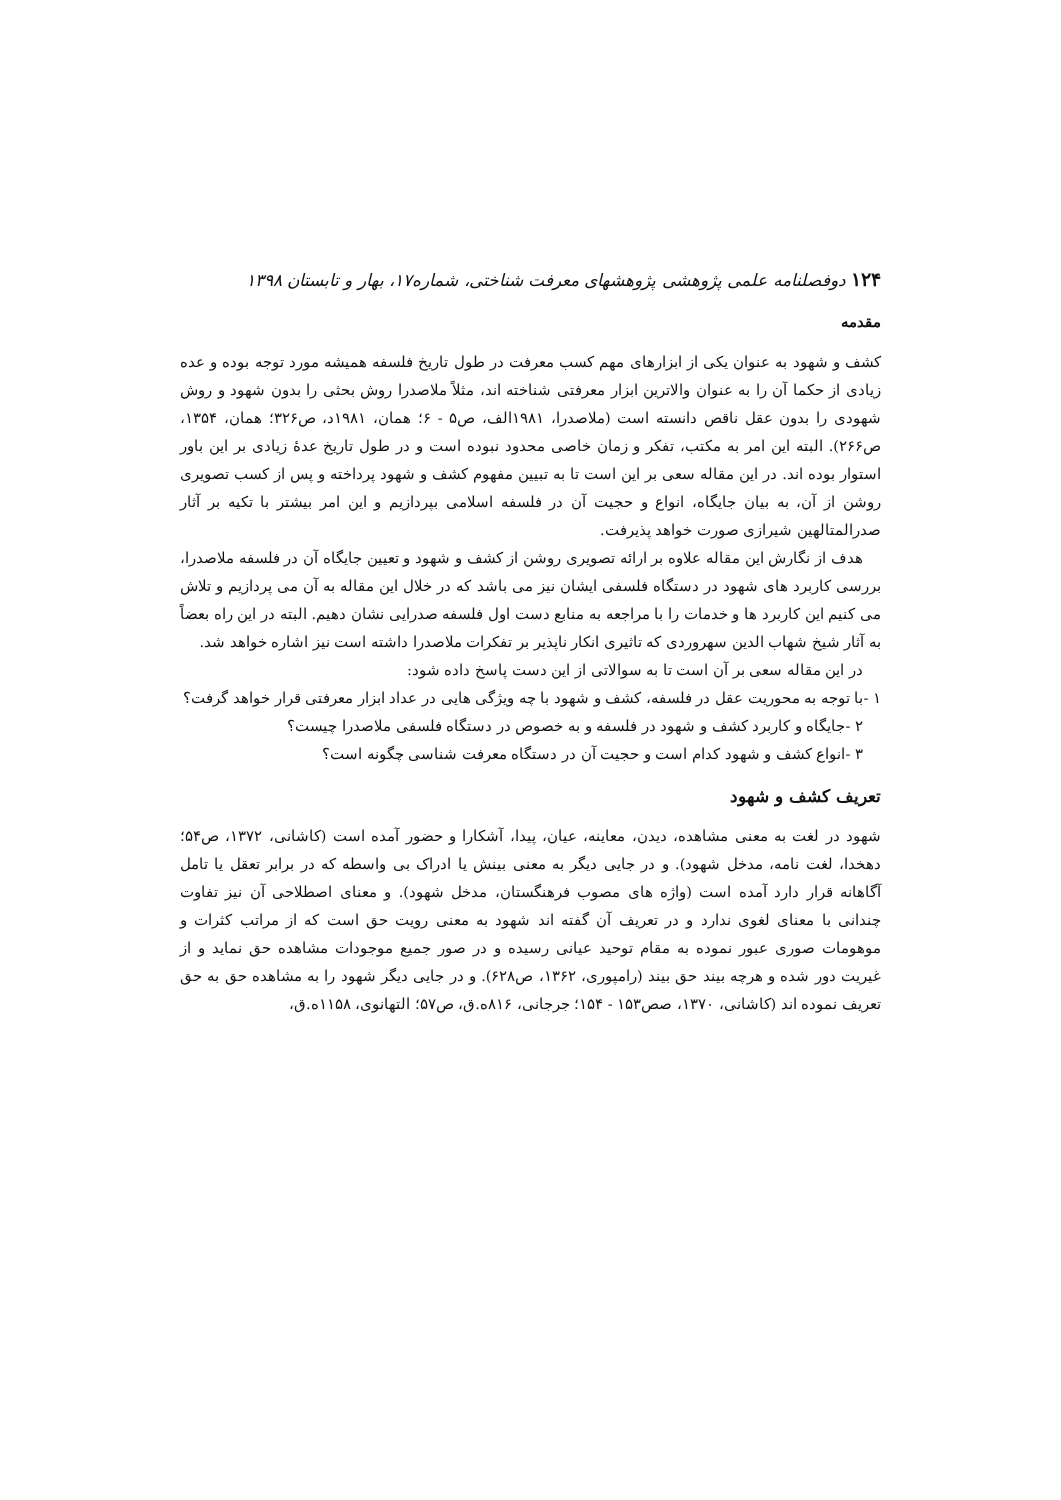۱۲۴ دوفصلنامه علمی پژوهشی پژوهشهای معرفت شناختی، شماره۱۷، بهار و تابستان ۱۳۹۸
مقدمه
کشف و شهود به عنوان یکی از ابزارهای مهم کسب معرفت در طول تاریخ فلسفه همیشه مورد توجه بوده و عده زیادی از حکما آن را به عنوان والاترین ابزار معرفتی شناخته اند، مثلاً ملاصدرا روش بحثی را بدون شهود و روش شهودی را بدون عقل ناقص دانسته است (ملاصدرا، ۱۹۸۱الف، ص۵ - ۶؛ همان، ۱۹۸۱د، ص۳۲۶؛ همان، ۱۳۵۴، ص۲۶۶). البته این امر به مکتب، تفکر و زمان خاصی محدود نبوده است و در طول تاریخ عدهٔ زیادی بر این باور استوار بوده اند. در این مقاله سعی بر این است تا به تبیین مفهوم کشف و شهود پرداخته و پس از کسب تصویری روشن از آن، به بیان جایگاه، انواع و حجیت آن در فلسفه اسلامی بپردازیم و این امر بیشتر با تکیه بر آثار صدرالمتالهین شیرازی صورت خواهد پذیرفت.
هدف از نگارش این مقاله علاوه بر ارائه تصویری روشن از کشف و شهود و تعیین جایگاه آن در فلسفه ملاصدرا، بررسی کاربرد های شهود در دستگاه فلسفی ایشان نیز می باشد که در خلال این مقاله به آن می پردازیم و تلاش می کنیم این کاربرد ها و خدمات را با مراجعه به منابع دست اول فلسفه صدرایی نشان دهیم. البته در این راه بعضاً به آثار شیخ شهاب الدین سهروردی که تاثیری انکار ناپذیر بر تفکرات ملاصدرا داشته است نیز اشاره خواهد شد.
در این مقاله سعی بر آن است تا به سوالاتی از این دست پاسخ داده شود:
۱ -با توجه به محوریت عقل در فلسفه، کشف و شهود با چه ویژگی هایی در عداد ابزار معرفتی قرار خواهد گرفت؟
۲ -جایگاه و کاربرد کشف و شهود در فلسفه و به خصوص در دستگاه فلسفی ملاصدرا چیست؟
۳ -انواع کشف و شهود کدام است و حجیت آن در دستگاه معرفت شناسی چگونه است؟
تعریف کشف و شهود
شهود در لغت به معنی مشاهده، دیدن، معاینه، عیان، پیدا، آشکارا و حضور آمده است (کاشانی، ۱۳۷۲، ص۵۴؛ دهخدا، لغت نامه، مدخل شهود). و در جایی دیگر به معنی بینش یا ادراک بی واسطه که در برابر تعقل یا تامل آگاهانه قرار دارد آمده است (واژه های مصوب فرهنگستان، مدخل شهود). و معنای اصطلاحی آن نیز تفاوت چندانی با معنای لغوی ندارد و در تعریف آن گفته اند شهود به معنی رویت حق است که از مراتب کثرات و موهومات صوری عبور نموده به مقام توحید عیانی رسیده و در صور جمیع موجودات مشاهده حق نماید و از غیریت دور شده و هرچه بیند حق بیند (رامپوری، ۱۳۶۲، ص۶۲۸). و در جایی دیگر شهود را به مشاهده حق به حق تعریف نموده اند (کاشانی، ۱۳۷۰، صص۱۵۳ - ۱۵۴؛ جرجانی، ۸۱۶ه.ق، ص۵۷؛ التهانوی، ۱۱۵۸ه.ق،